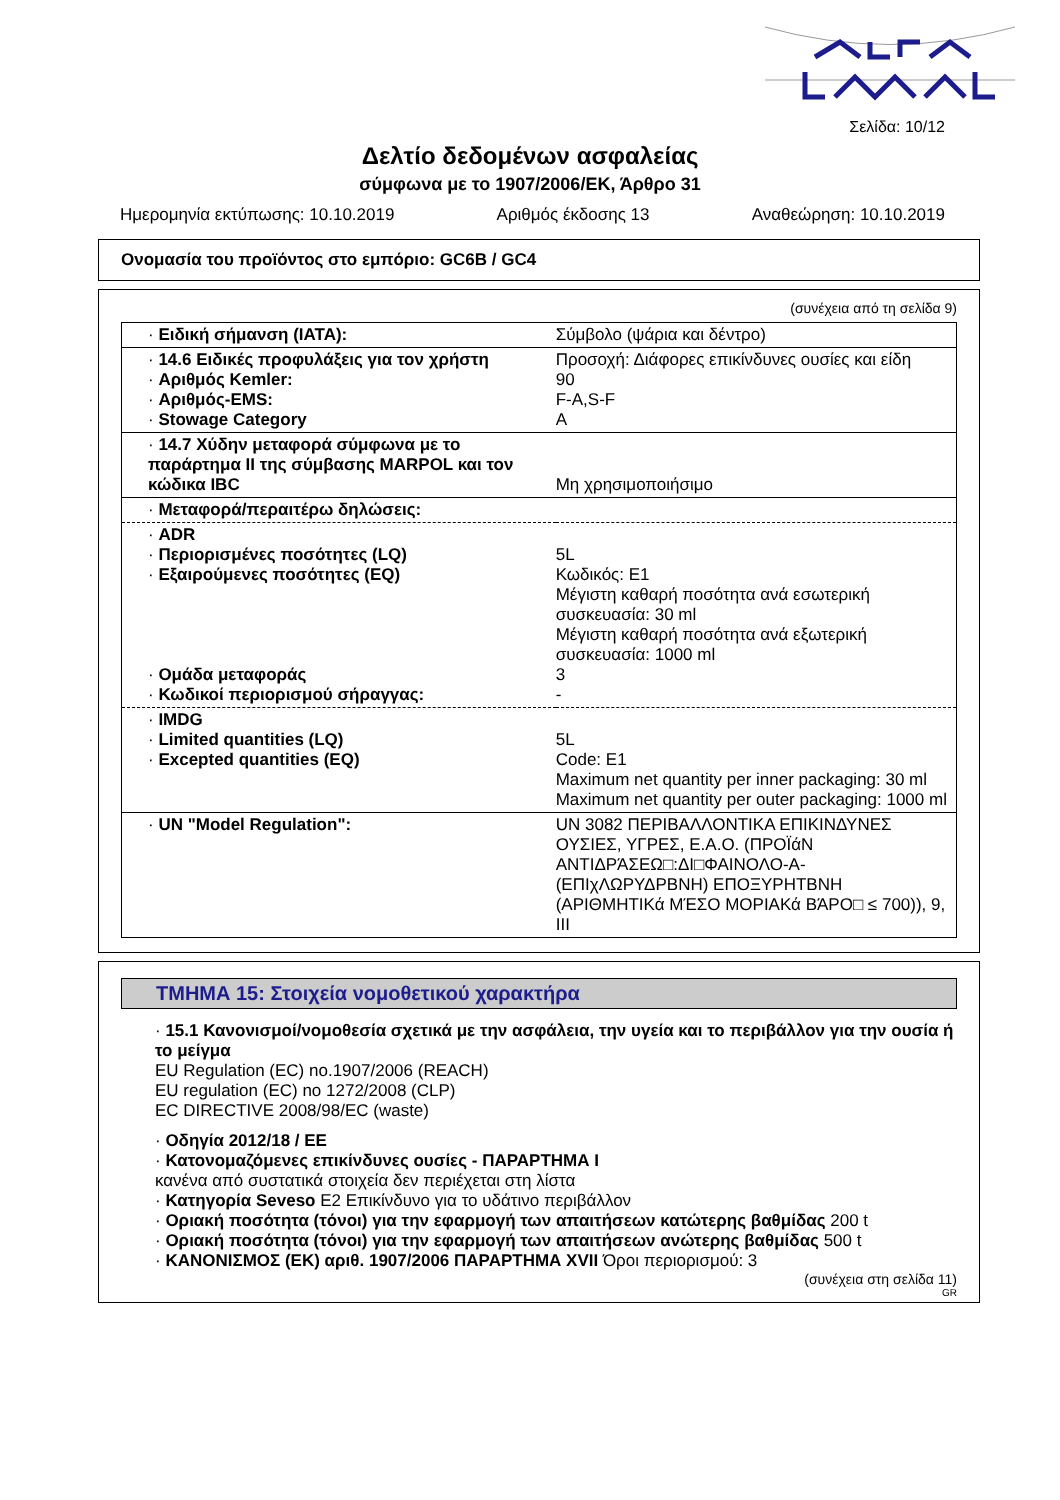Σελίδα: 10/12
Δελτίο δεδομένων ασφαλείας
σύμφωνα με το 1907/2006/ΕΚ, Άρθρο 31
Ημερομηνία εκτύπωσης: 10.10.2019 Αριθμός έκδοσης 13 Αναθεώρηση: 10.10.2019
Ονομασία του προϊόντος στο εμπόριο: GC6B / GC4
(συνέχεια από τη σελίδα 9)
| · Ειδική σήμανση (IATA): | Σύμβολο (ψάρια και δέντρο) |
| · 14.6 Ειδικές προφυλάξεις για τον χρήστη · Αριθμός Kemler: · Αριθμός-EMS: · Stowage Category | Προσοχή: Διάφορες επικίνδυνες ουσίες και είδη 90 F-A,S-F A |
| · 14.7 Χύδην μεταφορά σύμφωνα με το παράρτημα II της σύμβασης MARPOL και τον κώδικα IBC | Μη χρησιμοποιήσιμο |
| · Μεταφορά/περαιτέρω δηλώσεις: | |
| · ADR · Περιορισμένες ποσότητες (LQ) · Εξαιρούμενες ποσότητες (EQ) · Ομάδα μεταφοράς · Κωδικοί περιορισμού σήραγγας: | 5L Κωδικός: E1 Μέγιστη καθαρή ποσότητα ανά εσωτερική συσκευασία: 30 ml Μέγιστη καθαρή ποσότητα ανά εξωτερική συσκευασία: 1000 ml 3 - |
| · IMDG · Limited quantities (LQ) · Excepted quantities (EQ) | 5L Code: E1 Maximum net quantity per inner packaging: 30 ml Maximum net quantity per outer packaging: 1000 ml |
| · UN "Model Regulation": | UN 3082 ΠΕΡΙΒΑΛΛΟΝΤΙΚΑ ΕΠΙΚΙΝΔΥΝΕΣ ΟΥΣΙΕΣ, ΥΓΡΕΣ, Ε.Α.Ο. (ΠΡΟΪάΝ ΑΝΤΙΔΡΆΣΕΩ□:ΔΙ□ΦΑΙΝΟΛΟ-Α-(ΕΠΙχΛΩΡΥΔΡΒΝΗ) ΕΠΟΞΥΡΗΤΒΝΗ (ΑΡΙΘΜΗΤΙΚά ΜΈΣΟ ΜΟΡΙΑΚά ΒΆΡΟ□ ≤ 700)), 9, III |
ΤΜΗΜΑ 15: Στοιχεία νομοθετικού χαρακτήρα
· 15.1 Κανονισμοί/νομοθεσία σχετικά με την ασφάλεια, την υγεία και το περιβάλλον για την ουσία ή το μείγμα
EU Regulation (EC) no.1907/2006 (REACH)
EU regulation (EC) no 1272/2008 (CLP)
EC DIRECTIVE 2008/98/EC (waste)
· Οδηγία 2012/18 / ΕΕ
· Κατονομαζόμενες επικίνδυνες ουσίες - ΠΑΡΑΡΤΗΜΑ I
κανένα από συστατικά στοιχεία δεν περιέχεται στη λίστα
· Κατηγορία Seveso E2 Επικίνδυνο για το υδάτινο περιβάλλον
· Οριακή ποσότητα (τόνοι) για την εφαρμογή των απαιτήσεων κατώτερης βαθμίδας 200 t
· Οριακή ποσότητα (τόνοι) για την εφαρμογή των απαιτήσεων ανώτερης βαθμίδας 500 t
· ΚΑΝΟΝΙΣΜΟΣ (ΕΚ) αριθ. 1907/2006 ΠΑΡΑΡΤΗΜΑ XVII Όροι περιορισμού: 3
(συνέχεια στη σελίδα 11)
GR